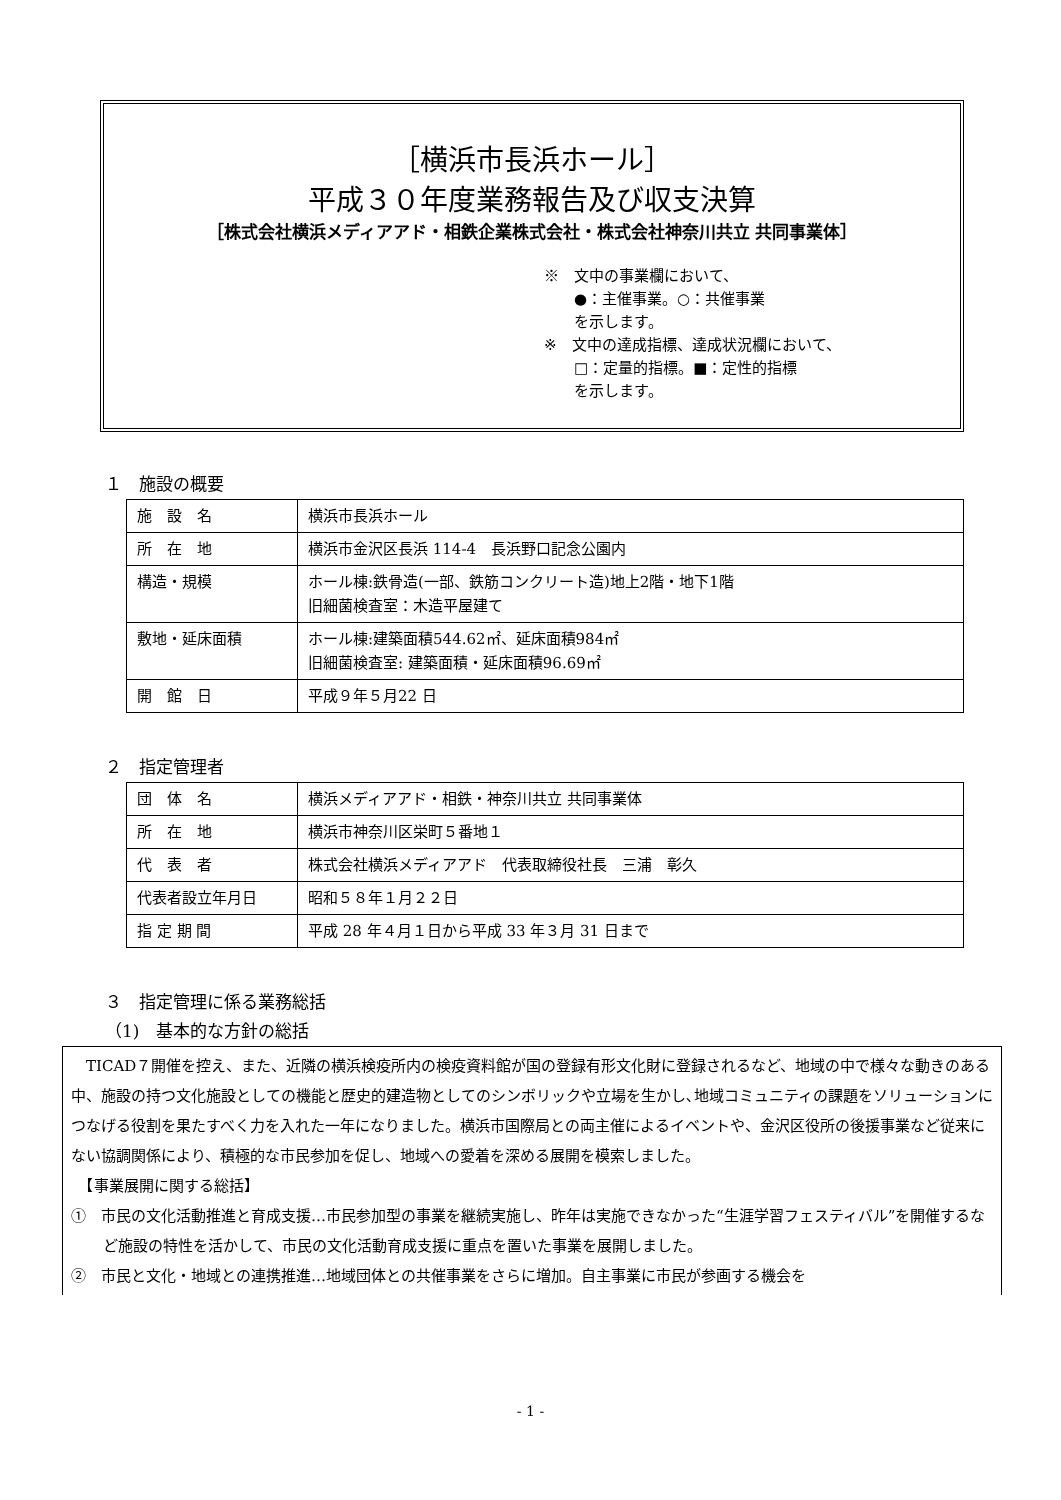［横浜市長浜ホール］
平成３０年度業務報告及び収支決算
［株式会社横浜メディアアド・相鉄企業株式会社・株式会社神奈川共立 共同事業体］
※　文中の事業欄において、
　　●：主催事業。○：共催事業
　　を示します。
※　文中の達成指標、達成状況欄において、
　　□：定量的指標。■：定性的指標
　　を示します。
１　施設の概要
| 施 設 名 | 横浜市長浜ホール |
| 所 在 地 | 横浜市金沢区長浜 114-4 長浜野口記念公園内 |
| 構造・規模 | ホール棟:鉄骨造(一部、鉄筋コンクリート造)地上2階・地下1階 旧細菌検査室：木造平屋建て |
| 敷地・延床面積 | ホール棟:建築面積544.62㎡、延床面積984㎡ 旧細菌検査室: 建築面積・延床面積96.69㎡ |
| 開 館 日 | 平成９年５月22 日 |
２　指定管理者
| 団 体 名 | 横浜メディアアド・相鉄・神奈川共立 共同事業体 |
| 所 在 地 | 横浜市神奈川区栄町５番地１ |
| 代 表 者 | 株式会社横浜メディアアド 代表取締役社長 三浦 彰久 |
| 代表者設立年月日 | 昭和５８年１月２２日 |
| 指 定 期 間 | 平成 28 年４月１日から平成 33 年３月 31 日まで |
３　指定管理に係る業務総括
（1)　基本的な方針の総括
　TICAD７開催を控え、また、近隣の横浜検疫所内の検疫資料館が国の登録有形文化財に登録されるなど、地域の中で様々な動きのある中、施設の持つ文化施設としての機能と歴史的建造物としてのシンボリックや立場を生かし､地域コミュニティの課題をソリューションにつなげる役割を果たすべく力を入れた一年になりました。横浜市国際局との両主催によるイベントや、金沢区役所の後援事業など従来にない協調関係により、積極的な市民参加を促し、地域への愛着を深める展開を模索しました。
　【事業展開に関する総括】
①　市民の文化活動推進と育成支援…市民参加型の事業を継続実施し、昨年は実施できなかった“生涯学習フェスティバル”を開催するなど施設の特性を活かして、市民の文化活動育成支援に重点を置いた事業を展開しました。
②　市民と文化・地域との連携推進…地域団体との共催事業をさらに増加。自主事業に市民が参画する機会を
- 1 -